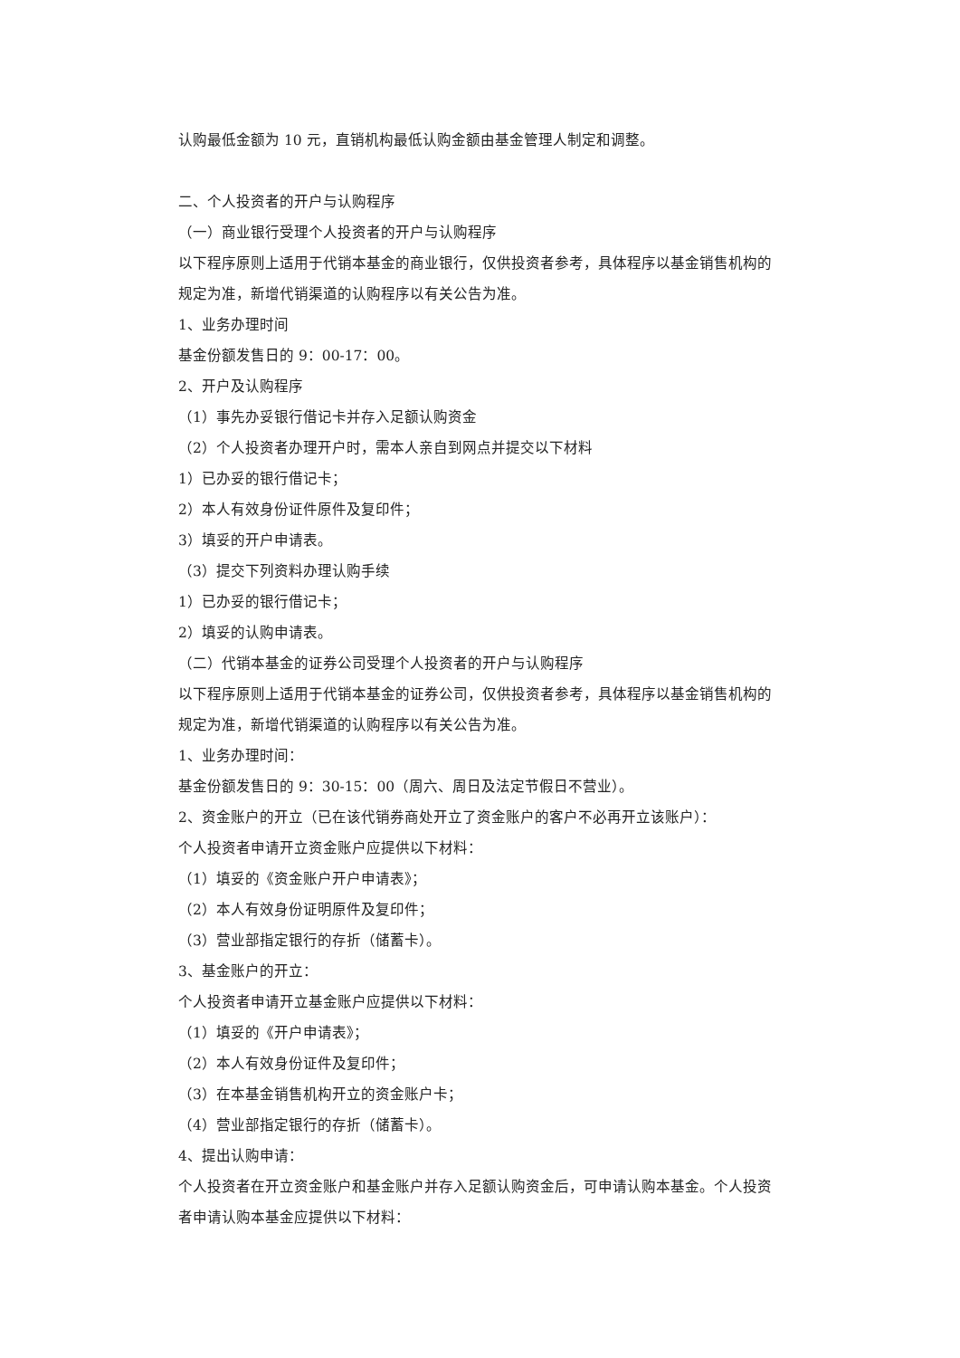认购最低金额为 10 元，直销机构最低认购金额由基金管理人制定和调整。
二、个人投资者的开户与认购程序
（一）商业银行受理个人投资者的开户与认购程序
以下程序原则上适用于代销本基金的商业银行，仅供投资者参考，具体程序以基金销售机构的规定为准，新增代销渠道的认购程序以有关公告为准。
1、业务办理时间
基金份额发售日的 9：00-17：00。
2、开户及认购程序
（1）事先办妥银行借记卡并存入足额认购资金
（2）个人投资者办理开户时，需本人亲自到网点并提交以下材料
1）已办妥的银行借记卡；
2）本人有效身份证件原件及复印件；
3）填妥的开户申请表。
（3）提交下列资料办理认购手续
1）已办妥的银行借记卡；
2）填妥的认购申请表。
（二）代销本基金的证券公司受理个人投资者的开户与认购程序
以下程序原则上适用于代销本基金的证券公司，仅供投资者参考，具体程序以基金销售机构的规定为准，新增代销渠道的认购程序以有关公告为准。
1、业务办理时间：
基金份额发售日的 9：30-15：00（周六、周日及法定节假日不营业）。
2、资金账户的开立（已在该代销券商处开立了资金账户的客户不必再开立该账户）：
个人投资者申请开立资金账户应提供以下材料：
（1）填妥的《资金账户开户申请表》；
（2）本人有效身份证明原件及复印件；
（3）营业部指定银行的存折（储蓄卡）。
3、基金账户的开立：
个人投资者申请开立基金账户应提供以下材料：
（1）填妥的《开户申请表》；
（2）本人有效身份证件及复印件；
（3）在本基金销售机构开立的资金账户卡；
（4）营业部指定银行的存折（储蓄卡）。
4、提出认购申请：
个人投资者在开立资金账户和基金账户并存入足额认购资金后，可申请认购本基金。个人投资者申请认购本基金应提供以下材料：